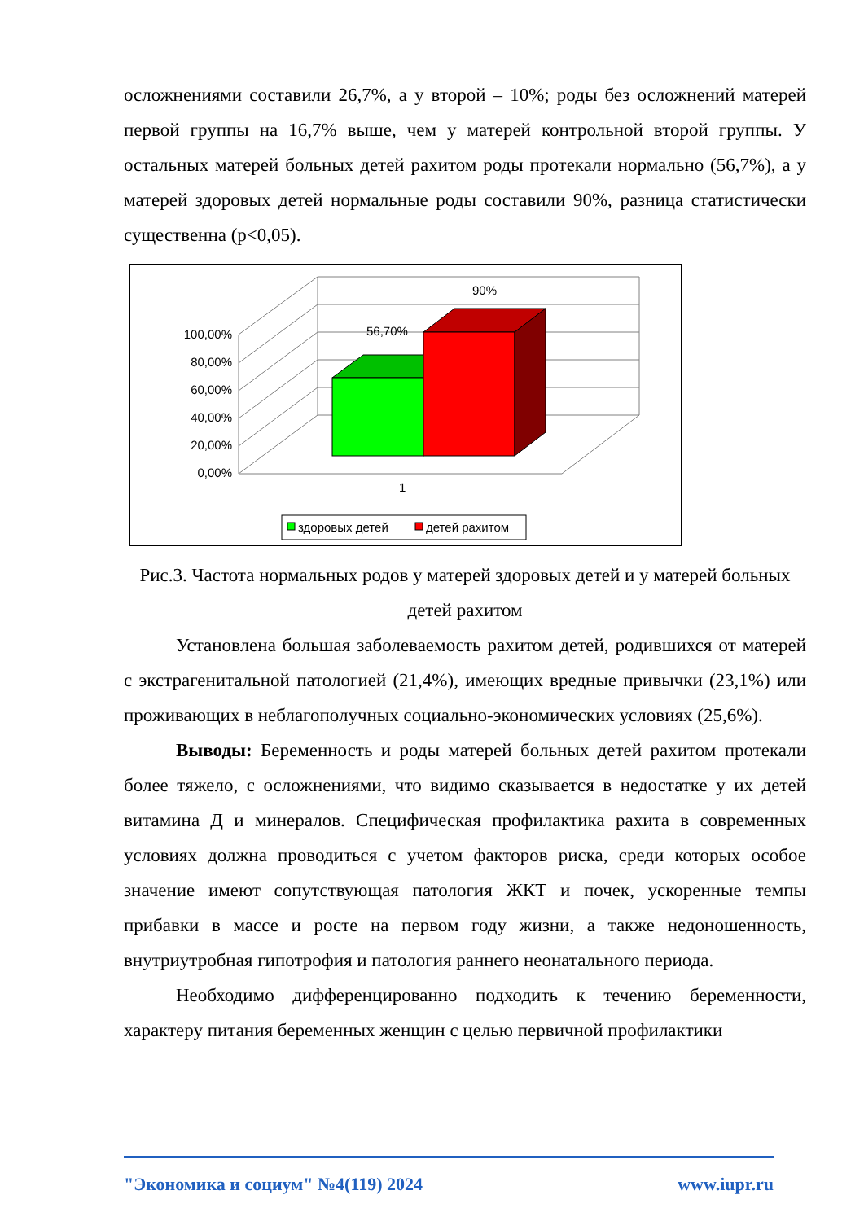осложнениями составили 26,7%, а у второй – 10%; роды без осложнений матерей первой группы на 16,7% выше, чем у матерей контрольной второй группы. У остальных матерей больных детей рахитом роды протекали нормально (56,7%), а у матерей здоровых детей нормальные роды составили 90%, разница статистически существенна (p<0,05).
100,00%
80,00%
60,00%
40,00%
20,00%
0,00%
56,70%
90%
1
здоровых детей
детей рахитом
Рис.3. Частота нормальных родов у матерей здоровых детей и у матерей больных детей рахитом
Установлена большая заболеваемость рахитом детей, родившихся от матерей с экстрагенитальной патологией (21,4%), имеющих вредные привычки (23,1%) или проживающих в неблагополучных социально-экономических условиях (25,6%).
Выводы: Беременность и роды матерей больных детей рахитом протекали более тяжело, с осложнениями, что видимо сказывается в недостатке у их детей витамина Д и минералов. Специфическая профилактика рахита в современных условиях должна проводиться с учетом факторов риска, среди которых особое значение имеют сопутствующая патология ЖКТ и почек, ускоренные темпы прибавки в массе и росте на первом году жизни, а также недоношенность, внутриутробная гипотрофия и патология раннего неонатального периода.
Необходимо дифференцированно подходить к течению беременности, характеру питания беременных женщин с целью первичной профилактики
"Экономика и социум" №4(119) 2024 www.iupr.ru